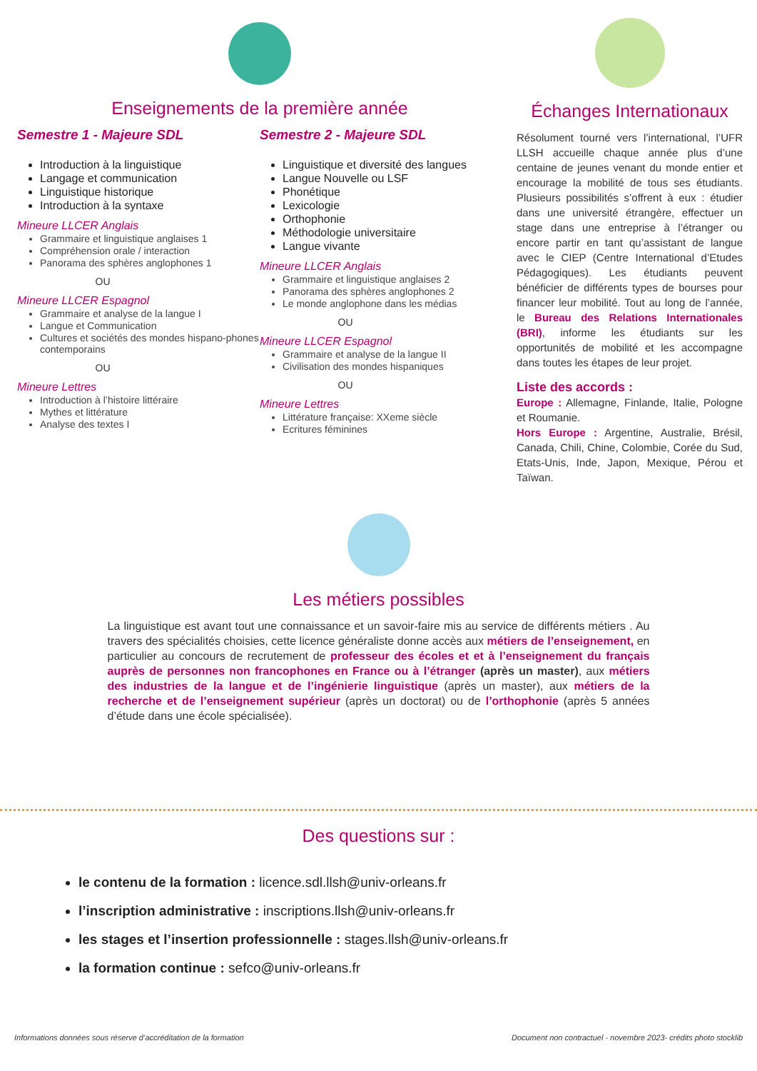Enseignements de la première année
Semestre 1 - Majeure SDL
Introduction à la linguistique
Langage et communication
Linguistique historique
Introduction à la syntaxe
Mineure LLCER Anglais
Grammaire et linguistique anglaises 1
Compréhension orale / interaction
Panorama des sphères anglophones 1
OU
Mineure LLCER Espagnol
Grammaire et analyse de la langue I
Langue et Communication
Cultures et sociétés des mondes hispano-phones contemporains
OU
Mineure Lettres
Introduction à l’histoire littéraire
Mythes et littérature
Analyse des textes I
Semestre 2 - Majeure SDL
Linguistique et diversité des langues
Langue Nouvelle ou LSF
Phonétique
Lexicologie
Orthophonie
Méthodologie universitaire
Langue vivante
Mineure LLCER Anglais
Grammaire et linguistique anglaises 2
Panorama des sphères anglophones 2
Le monde anglophone dans les médias
OU
Mineure LLCER Espagnol
Grammaire et analyse de la langue II
Civilisation des mondes hispaniques
OU
Mineure Lettres
Littérature française: XXeme siècle
Ecritures féminines
Échanges Internationaux
Résolument tourné vers l’international, l’UFR LLSH accueille chaque année plus d’une centaine de jeunes venant du monde entier et encourage la mobilité de tous ses étudiants. Plusieurs possibilités s’offrent à eux : étudier dans une université étrangère, effectuer un stage dans une entreprise à l’étranger ou encore partir en tant qu’assistant de langue avec le CIEP (Centre International d’Etudes Pédagogiques). Les étudiants peuvent bénéficier de différents types de bourses pour financer leur mobilité. Tout au long de l’année, le Bureau des Relations Internationales (BRI), informe les étudiants sur les opportunités de mobilité et les accompagne dans toutes les étapes de leur projet.
Liste des accords :
Europe : Allemagne, Finlande, Italie, Pologne et Roumanie.
Hors Europe : Argentine, Australie, Brésil, Canada, Chili, Chine, Colombie, Corée du Sud, Etats-Unis, Inde, Japon, Mexique, Pérou et Taïwan.
Les métiers possibles
La linguistique est avant tout une connaissance et un savoir-faire mis au service de différents métiers . Au travers des spécialités choisies, cette licence généraliste donne accès aux métiers de l’enseignement, en particulier au concours de recrutement de professeur des écoles et et à l’enseignement du français auprès de personnes non francophones en France ou à l’étranger (après un master), aux métiers des industries de la langue et de l’ingénierie linguistique (après un master), aux métiers de la recherche et de l’enseignement supérieur (après un doctorat) ou de l’orthophonie (après 5 années d’étude dans une école spécialisée).
Des questions sur :
le contenu de la formation : licence.sdl.llsh@univ-orleans.fr
l’inscription administrative : inscriptions.llsh@univ-orleans.fr
les stages et l’insertion professionnelle : stages.llsh@univ-orleans.fr
la formation continue : sefco@univ-orleans.fr
Informations données sous réserve d’accréditation de la formation Document non contractuel - novembre 2023- crédits photo stocklib